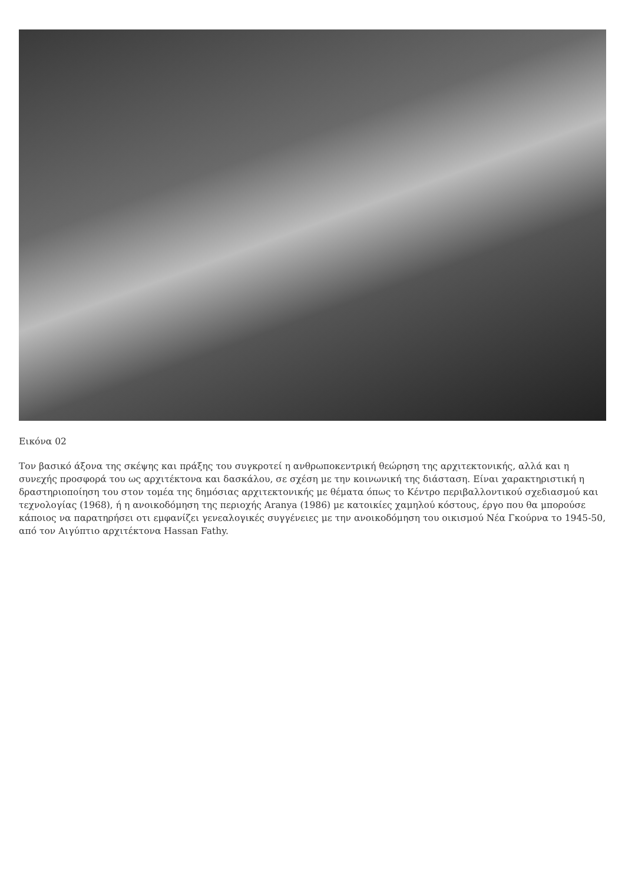Εικόνα 02
Τον βασικό άξονα της σκέψης και πράξης του συγκροτεί η ανθρωποκεντρική θεώρηση της αρχιτεκτονικής, αλλά και η συνεχής προσφορά του ως αρχιτέκτονα και δασκάλου, σε σχέση με την κοινωνική της διάσταση. Είναι χαρακτηριστική η δραστηριοποίηση του στον τομέα της δημόσιας αρχιτεκτονικής με θέματα όπως το Κέντρο περιβαλλοντικού σχεδιασμού και τεχνολογίας (1968), ή η ανοικοδόμηση της περιοχής Aranya (1986) με κατοικίες χαμηλού κόστους, έργο που θα μπορούσε κάποιος να παρατηρήσει οτι εμφανίζει γενεαλογικές συγγένειες με την ανοικοδόμηση του οικισμού Νέα Γκούρνα το 1945-50, από τον Αιγύπτιο αρχιτέκτονα Hassan Fathy.